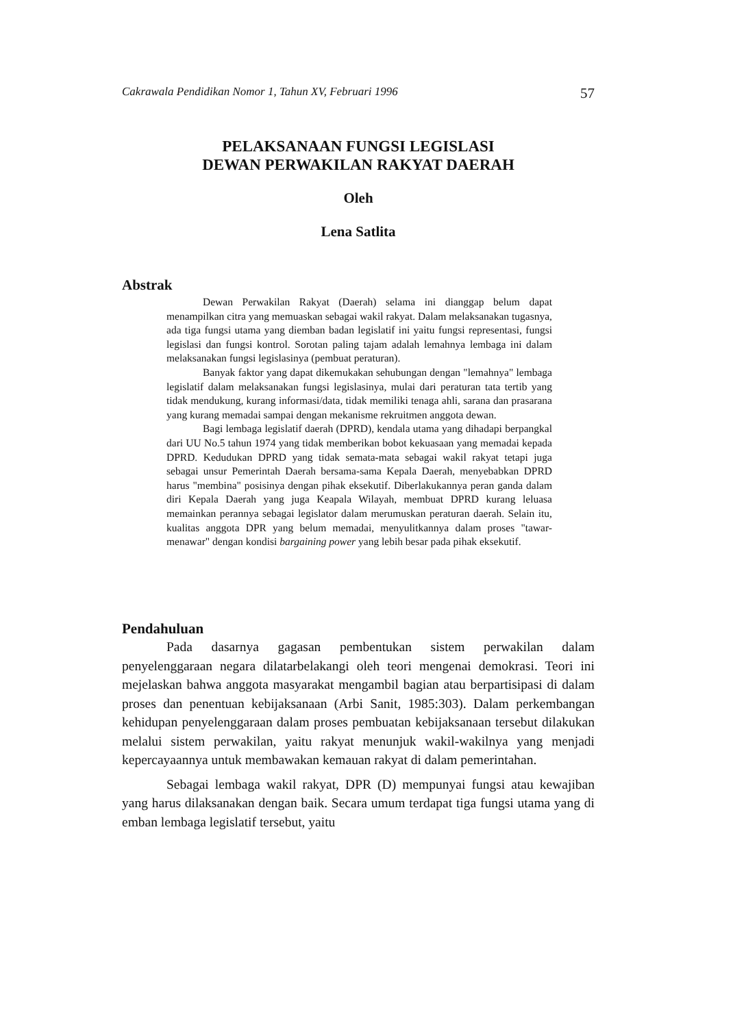Cakrawala Pendidikan Nomor 1, Tahun XV, Februari 1996 57
PELAKSANAAN FUNGSI LEGISLASI
DEWAN PERWAKILAN RAKYAT DAERAH
Oleh
Lena Satlita
Abstrak
Dewan Perwakilan Rakyat (Daerah) selama ini dianggap belum dapat menampilkan citra yang memuaskan sebagai wakil rakyat. Dalam melaksanakan tugasnya, ada tiga fungsi utama yang diemban badan legislatif ini yaitu fungsi representasi, fungsi legislasi dan fungsi kontrol. Sorotan paling tajam adalah lemahnya lembaga ini dalam melaksanakan fungsi legislasinya (pembuat peraturan).
Banyak faktor yang dapat dikemukakan sehubungan dengan "lemahnya" lembaga legislatif dalam melaksanakan fungsi legislasinya, mulai dari peraturan tata tertib yang tidak mendukung, kurang informasi/data, tidak memiliki tenaga ahli, sarana dan prasarana yang kurang memadai sampai dengan mekanisme rekruitmen anggota dewan.
Bagi lembaga legislatif daerah (DPRD), kendala utama yang dihadapi berpangkal dari UU No.5 tahun 1974 yang tidak memberikan bobot kekuasaan yang memadai kepada DPRD. Kedudukan DPRD yang tidak semata-mata sebagai wakil rakyat tetapi juga sebagai unsur Pemerintah Daerah bersama-sama Kepala Daerah, menyebabkan DPRD harus "membina" posisinya dengan pihak eksekutif. Diberlakukannya peran ganda dalam diri Kepala Daerah yang juga Keapala Wilayah, membuat DPRD kurang leluasa memainkan perannya sebagai legislator dalam merumuskan peraturan daerah. Selain itu, kualitas anggota DPR yang belum memadai, menyulitkannya dalam proses "tawar-menawar" dengan kondisi bargaining power yang lebih besar pada pihak eksekutif.
Pendahuluan
Pada dasarnya gagasan pembentukan sistem perwakilan dalam penyelenggaraan negara dilatarbelakangi oleh teori mengenai demokrasi. Teori ini mejelaskan bahwa anggota masyarakat mengambil bagian atau berpartisipasi di dalam proses dan penentuan kebijaksanaan (Arbi Sanit, 1985:303). Dalam perkembangan kehidupan penyelenggaraan dalam proses pembuatan kebijaksanaan tersebut dilakukan melalui sistem perwakilan, yaitu rakyat menunjuk wakil-wakilnya yang menjadi kepercayaannya untuk membawakan kemauan rakyat di dalam pemerintahan.
Sebagai lembaga wakil rakyat, DPR (D) mempunyai fungsi atau kewajiban yang harus dilaksanakan dengan baik. Secara umum terdapat tiga fungsi utama yang di emban lembaga legislatif tersebut, yaitu